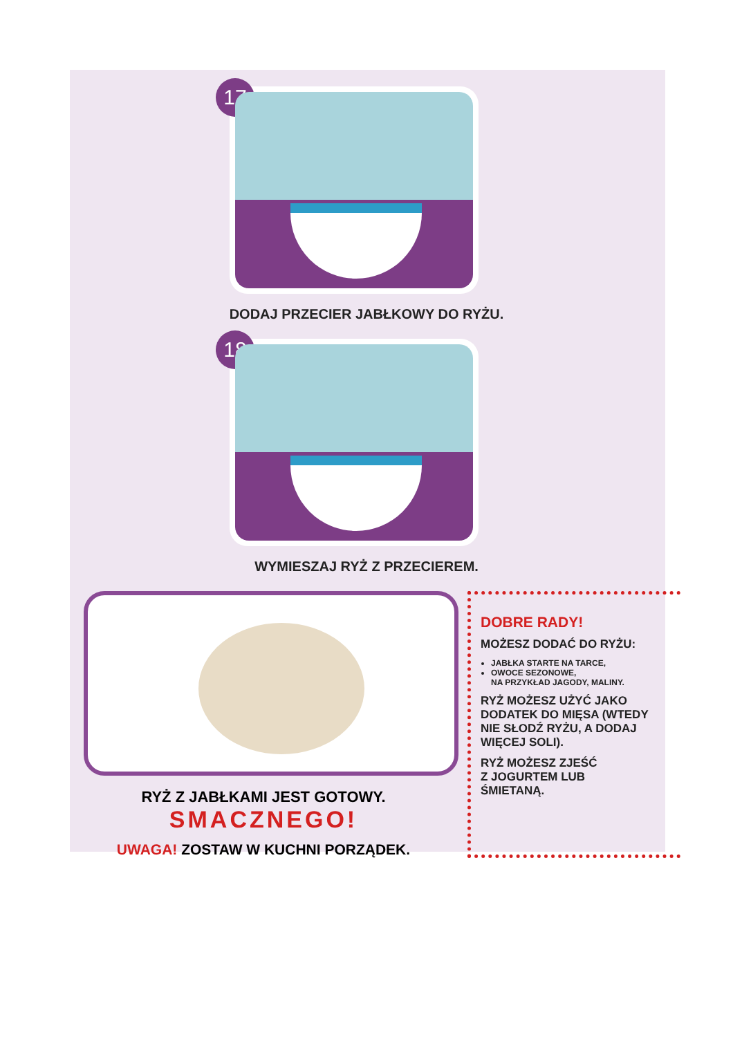17
DODAJ PRZECIER JABŁKOWY DO RYŻU.
18
WYMIESZAJ RYŻ Z PRZECIEREM.
RYŻ Z JABŁKAMI JEST GOTOWY.
SMACZNEGO!
UWAGA! ZOSTAW W KUCHNI PORZĄDEK.
DOBRE RADY!
MOŻESZ DODAĆ DO RYŻU:
JABŁKA STARTE NA TARCE,
OWOCE SEZONOWE,
NA PRZYKŁAD JAGODY, MALINY.
RYŻ MOŻESZ UŻYĆ JAKO DODATEK DO MIĘSA (WTEDY NIE SŁODŹ RYŻU, A DODAJ WIĘCEJ SOLI).
RYŻ MOŻESZ ZJEŚĆ
Z JOGURTEM LUB
ŚMIETANĄ.